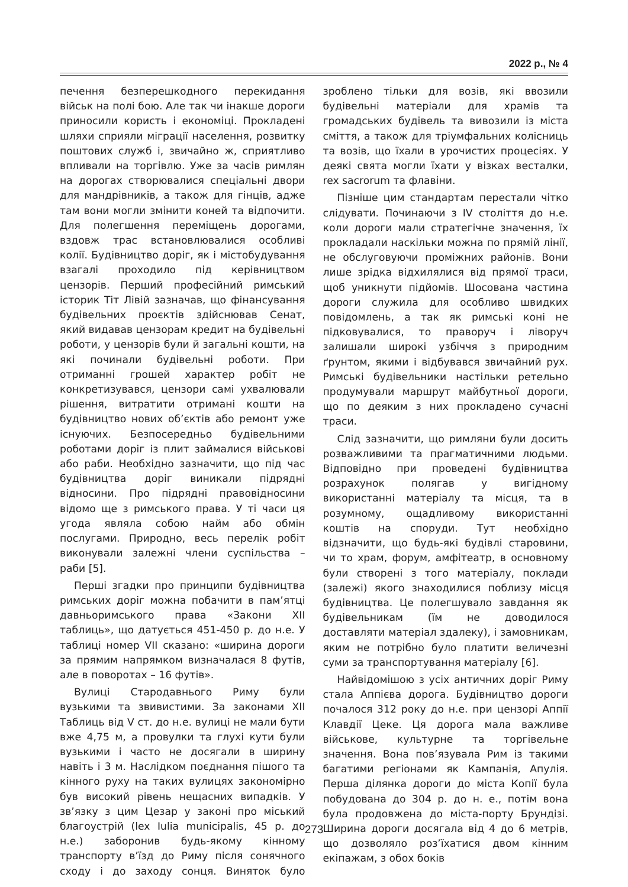2022 р., № 4
печення безперешкодного перекидання військ на полі бою. Але так чи інакше дороги приносили користь і економіці. Прокладені шляхи сприяли міграції населення, розвитку поштових служб і, звичайно ж, сприятливо впливали на торгівлю. Уже за часів римлян на дорогах створювалися спеціальні двори для мандрівників, а також для гінців, адже там вони могли змінити коней та відпочити. Для полегшення переміщень дорогами, вздовж трас встановлювалися особливі колії. Будівництво доріг, як і містобудування взагалі проходило під керівництвом цензорів. Перший професійний римський історик Тіт Лівій зазначав, що фінансування будівельних проєктів здійснював Сенат, який видавав цензорам кредит на будівельні роботи, у цензорів були й загальні кошти, на які починали будівельні роботи. При отриманні грошей характер робіт не конкретизувався, цензори самі ухвалювали рішення, витратити отримані кошти на будівництво нових об’єктів або ремонт уже існуючих. Безпосередньо будівельними роботами доріг із плит займалися військові або раби. Необхідно зазначити, що під час будівництва доріг виникали підрядні відносини. Про підрядні правовідносини відомо ще з римського права. У ті часи ця угода являла собою найм або обмін послугами. Природно, весь перелік робіт виконували залежні члени суспільства – раби [5].
Перші згадки про принципи будівництва римських доріг можна побачити в пам’ятці давньоримського права «Закони XII таблиць», що датується 451-450 р. до н.е. У таблиці номер VII сказано: «ширина дороги за прямим напрямком визначалася 8 футів, але в поворотах – 16 футів».
Вулиці Стародавнього Риму були вузькими та звивистими. За законами XII Таблиць від V ст. до н.е. вулиці не мали бути вже 4,75 м, а провулки та глухі кути були вузькими і часто не досягали в ширину навіть і 3 м. Наслідком поєднання пішого та кінного руху на таких вулицях закономірно був високий рівень нещасних випадків. У зв’язку з цим Цезар у законі про міський благоустрій (lex Iulia municipalis, 45 р. до н.е.) заборонив будь-якому кінному транспорту в’їзд до Риму після сонячного сходу і до заходу сонця. Виняток було зроблено тільки для возів, які ввозили будівельні матеріали для храмів та громадських будівель та вивозили із міста сміття, а також для тріумфальних колісниць та возів, що їхали в урочистих процесіях. У деякі свята могли їхати у візках весталки, rex sacrorum та флавіни.
Пізніше цим стандартам перестали чітко слідувати. Починаючи з IV століття до н.е. коли дороги мали стратегічне значення, їх прокладали наскільки можна по прямій лінії, не обслуговуючи проміжних районів. Вони лише зрідка відхилялися від прямої траси, щоб уникнути підйомів. Шосована частина дороги служила для особливо швидких повідомлень, а так як римські коні не підковувалися, то праворуч і ліворуч залишали широкі узбіччя з природним ґрунтом, якими і відбувався звичайний рух. Римські будівельники настільки ретельно продумували маршрут майбутньої дороги, що по деяким з них прокладено сучасні траси.
Слід зазначити, що римляни були досить розважливими та прагматичними людьми. Відповідно при проведені будівництва розрахунок полягав у вигідному використанні матеріалу та місця, та в розумному, ощадливому використанні коштів на споруди. Тут необхідно відзначити, що будь-які будівлі старовини, чи то храм, форум, амфітеатр, в основному були створені з того матеріалу, поклади (залежі) якого знаходилися поблизу місця будівництва. Це полегшувало завдання як будівельникам (їм не доводилося доставляти матеріал здалеку), і замовникам, яким не потрібно було платити величезні суми за транспортування матеріалу [6].
Найвідомішою з усіх античних доріг Риму стала Аппієва дорога. Будівництво дороги почалося 312 року до н.е. при цензорі Аппії Клавдії Цеке. Ця дорога мала важливе військове, культурне та торгівельне значення. Вона пов’язувала Рим із такими багатими регіонами як Кампанія, Апулія. Перша ділянка дороги до міста Копії була побудована до 304 р. до н. е., потім вона була продовжена до міста-порту Брундізі. Ширина дороги досягала від 4 до 6 метрів, що дозволяло роз’їхатися двом кінним екіпажам, з обох боків
273